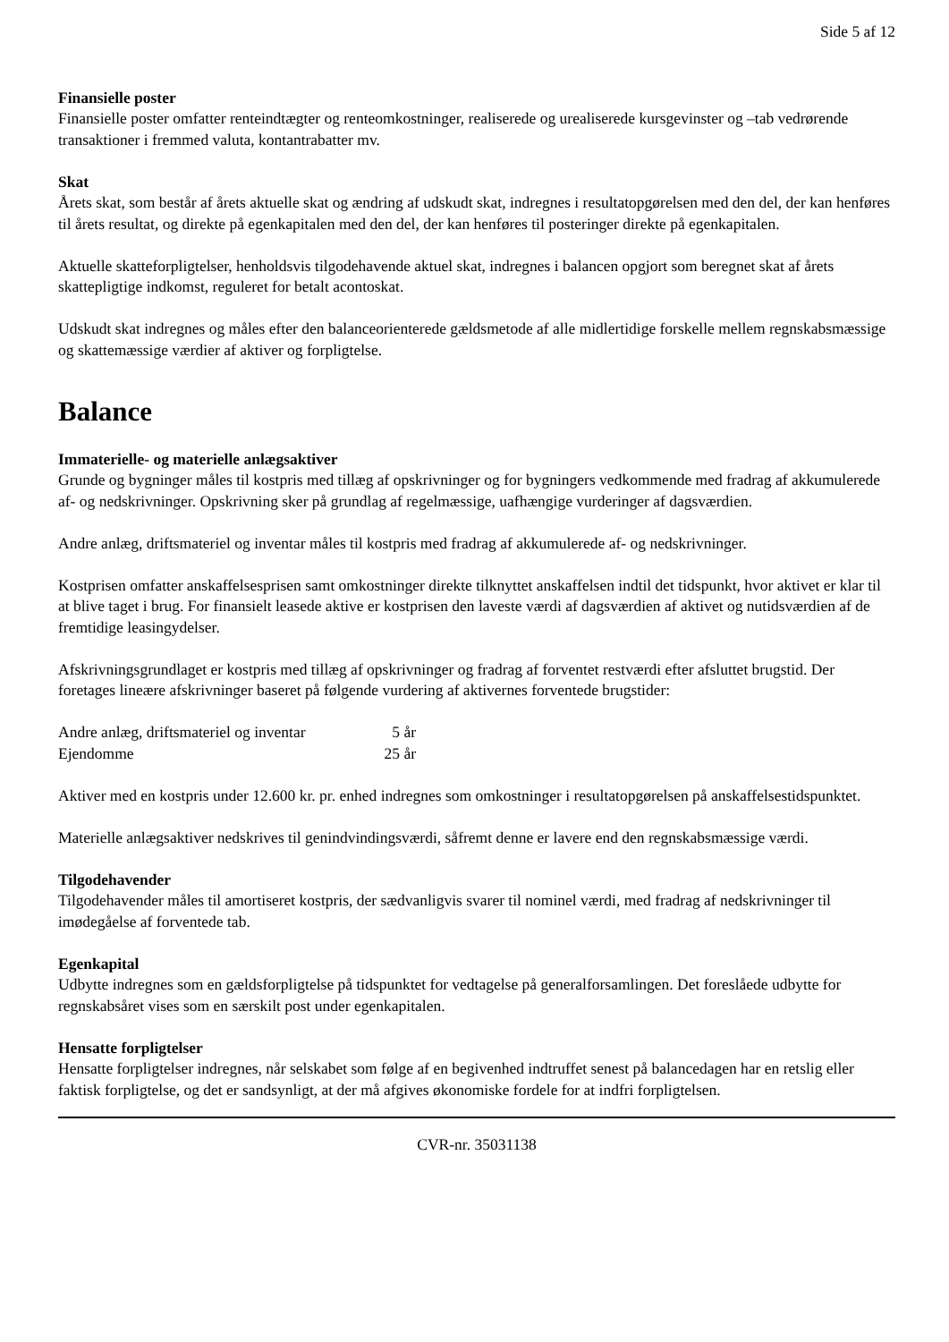Side 5 af 12
Finansielle poster
Finansielle poster omfatter renteindtægter og renteomkostninger, realiserede og urealiserede kursgevinster og –tab vedrørende transaktioner i fremmed valuta, kontantrabatter mv.
Skat
Årets skat, som består af årets aktuelle skat og ændring af udskudt skat, indregnes i resultatopgørelsen med den del, der kan henføres til årets resultat, og direkte på egenkapitalen med den del, der kan henføres til posteringer direkte på egenkapitalen.
Aktuelle skatteforpligtelser, henholdsvis tilgodehavende aktuel skat, indregnes i balancen opgjort som beregnet skat af årets skattepligtige indkomst, reguleret for betalt acontoskat.
Udskudt skat indregnes og måles efter den balanceorienterede gældsmetode af alle midlertidige forskelle mellem regnskabsmæssige og skattemæssige værdier af aktiver og forpligtelse.
Balance
Immaterielle- og materielle anlægsaktiver
Grunde og bygninger måles til kostpris med tillæg af opskrivninger og for bygningers vedkommende med fradrag af akkumulerede af- og nedskrivninger. Opskrivning sker på grundlag af regelmæssige, uafhængige vurderinger af dagsværdien.
Andre anlæg, driftsmateriel og inventar måles til kostpris med fradrag af akkumulerede af- og nedskrivninger.
Kostprisen omfatter anskaffelsesprisen samt omkostninger direkte tilknyttet anskaffelsen indtil det tidspunkt, hvor aktivet er klar til at blive taget i brug. For finansielt leasede aktive er kostprisen den laveste værdi af dagsværdien af aktivet og nutidsværdien af de fremtidige leasingydelser.
Afskrivningsgrundlaget er kostpris med tillæg af opskrivninger og fradrag af forventet restværdi efter afsluttet brugstid. Der foretages lineære afskrivninger baseret på følgende vurdering af aktivernes forventede brugstider:
| Andre anlæg, driftsmateriel og inventar | 5 år |
| Ejendomme | 25 år |
Aktiver med en kostpris under 12.600 kr. pr. enhed indregnes som omkostninger i resultatopgørelsen på anskaffelsestidspunktet.
Materielle anlægsaktiver nedskrives til genindvindingsværdi, såfremt denne er lavere end den regnskabsmæssige værdi.
Tilgodehavender
Tilgodehavender måles til amortiseret kostpris, der sædvanligvis svarer til nominel værdi, med fradrag af nedskrivninger til imødegåelse af forventede tab.
Egenkapital
Udbytte indregnes som en gældsforpligtelse på tidspunktet for vedtagelse på generalforsamlingen. Det foreslåede udbytte for regnskabsåret vises som en særskilt post under egenkapitalen.
Hensatte forpligtelser
Hensatte forpligtelser indregnes, når selskabet som følge af en begivenhed indtruffet senest på balancedagen har en retslig eller faktisk forpligtelse, og det er sandsynligt, at der må afgives økonomiske fordele for at indfri forpligtelsen.
CVR-nr. 35031138